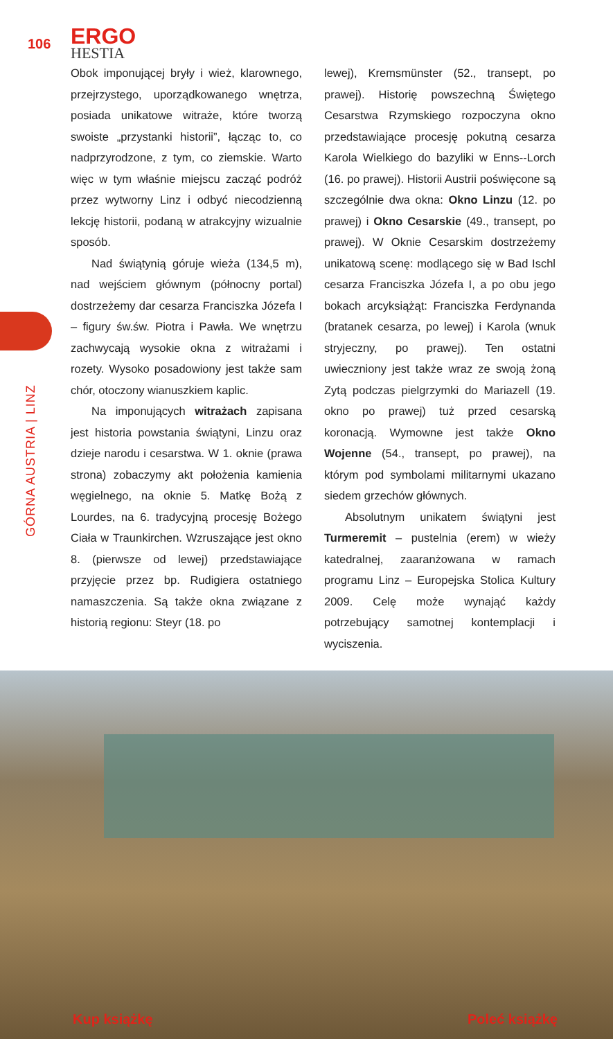106
ERGO
HESTIA
GÓRNA AUSTRIA | LINZ
Obok imponującej bryły i wież, klarownego, przejrzystego, uporządkowanego wnętrza, posiada unikatowe witraże, które tworzą swoiste „przystanki historii”, łącząc to, co nadprzyrodzone, z tym, co ziemskie. Warto więc w tym właśnie miejscu zacząć podróż przez wytworny Linz i odbyć niecodzienną lekcję historii, podaną w atrakcyjny wizualnie sposób.
Nad świątynią góruje wieża (134,5 m), nad wejściem głównym (północny portal) dostrzeżemy dar cesarza Franciszka Józefa I – figury św.św. Piotra i Pawła. We wnętrzu zachwycają wysokie okna z witrażami i rozety. Wysoko posadowiony jest także sam chór, otoczony wianuszkiem kaplic.
Na imponujących witrażach zapisana jest historia powstania świątyni, Linzu oraz dzieje narodu i cesarstwa. W 1. oknie (prawa strona) zobaczymy akt położenia kamienia węgielnego, na oknie 5. Matkę Bożą z Lourdes, na 6. tradycyjną procesję Bożego Ciała w Traunkirchen. Wzruszające jest okno 8. (pierwsze od lewej) przedstawiające przyjęcie przez bp. Rudigiera ostatniego namaszczenia. Są także okna związane z historią regionu: Steyr (18. po
lewej), Kremsmünster (52., transept, po prawej). Historię powszechną Świętego Cesarstwa Rzymskiego rozpoczyna okno przedstawiające procesję pokutną cesarza Karola Wielkiego do bazyliki w Enns--Lorch (16. po prawej). Historii Austrii poświęcone są szczególnie dwa okna: Okno Linzu (12. po prawej) i Okno Cesarskie (49., transept, po prawej). W Oknie Cesarskim dostrzeżemy unikatową scenę: modlącego się w Bad Ischl cesarza Franciszka Józefa I, a po obu jego bokach arcyksiążąt: Franciszka Ferdynanda (bratanek cesarza, po lewej) i Karola (wnuk stryjeczny, po prawej). Ten ostatni uwieczniony jest także wraz ze swoją żoną Zytą podczas pielgrzymki do Mariazell (19. okno po prawej) tuż przed cesarską koronacją. Wymowne jest także Okno Wojenne (54., transept, po prawej), na którym pod symbolami militarnymi ukazano siedem grzechów głównych.
Absolutnym unikatem świątyni jest Turmeremit – pustelnia (erem) w wieży katedralnej, zaaranżowana w ramach programu Linz – Europejska Stolica Kultury 2009. Celę może wynająć każdy potrzebujący samotnej kontemplacji i wyciszenia.
Kup książkę Poleć książkę